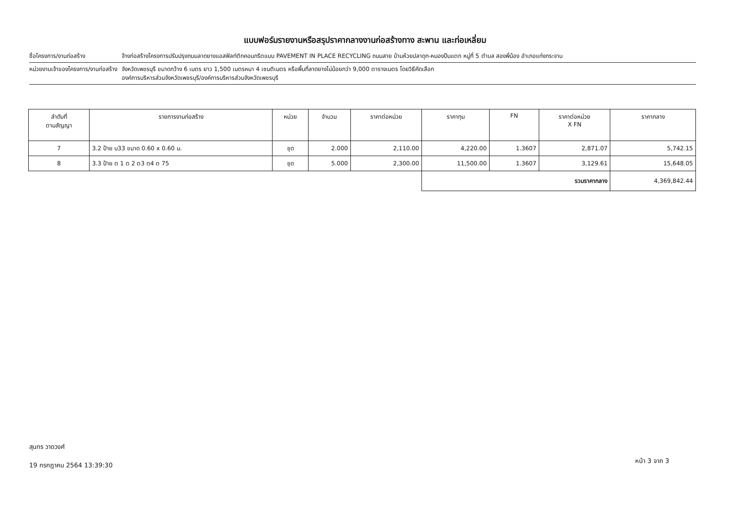แบบฟอร์มรายงานหรือสรุปราคากลางงานก่อสร้างทาง สะพาน และท่อเหลี่ยม
ชื่อโครงการ/งานก่อสร้าง จ้างก่อสร้างโครงการปรับปรุงถนนลาดยางแอสฟัลท์ติกคอนกรีตแบบ PAVEMENT IN PLACE RECYCLING ถนนสาย บ้านห้วยปลาดุก-หนองปืนแตก หมู่ที่ 5 ตำบล สองพี่น้อง อำเภอแก่งกระจาน
หน่วยงานเจ้าของโครงการ/งานก่อสร้าง
จังหวัดเพชรบุรี ขนาดกว้าง 6 เมตร ยาว 1,500 เมตรหนา 4 เซนติเมตร หรือพื้นที่ลาดยางไม่น้อยกว่า 9,000 ตารางเมตร โดยวิธีคัดเลือก
องค์การบริหารส่วนจังหวัดเพชรบุรี/องค์การบริหารส่วนจังหวัดเพชรบุรี
| ลำดับที่ ตามสัญญา | รายการงานก่อสร้าง | หน่วย | จำนวน | ราคาต่อหน่วย | ราคาทุน | FN | ราคาต่อหน่วย X FN | ราคากลาง |
| --- | --- | --- | --- | --- | --- | --- | --- | --- |
| 7 | 3.2 ป้าย บ33 ขนาด 0.60 x 0.60 ม. | ชุด | 2.000 | 2,110.00 | 4,220.00 | 1.3607 | 2,871.07 | 5,742.15 |
| 8 | 3.3 ป้าย ต 1 ต 2 ต3 ต4 ต 75 | ชุด | 5.000 | 2,300.00 | 11,500.00 | 1.3607 | 3,129.61 | 15,648.05 |
| | | | | | รวมราคากลาง | | | 4,369,842.44 |
สุนทร วาดวงศ์
19 กรกฎาคม 2564 13:39:30
หน้า 3 จาก 3